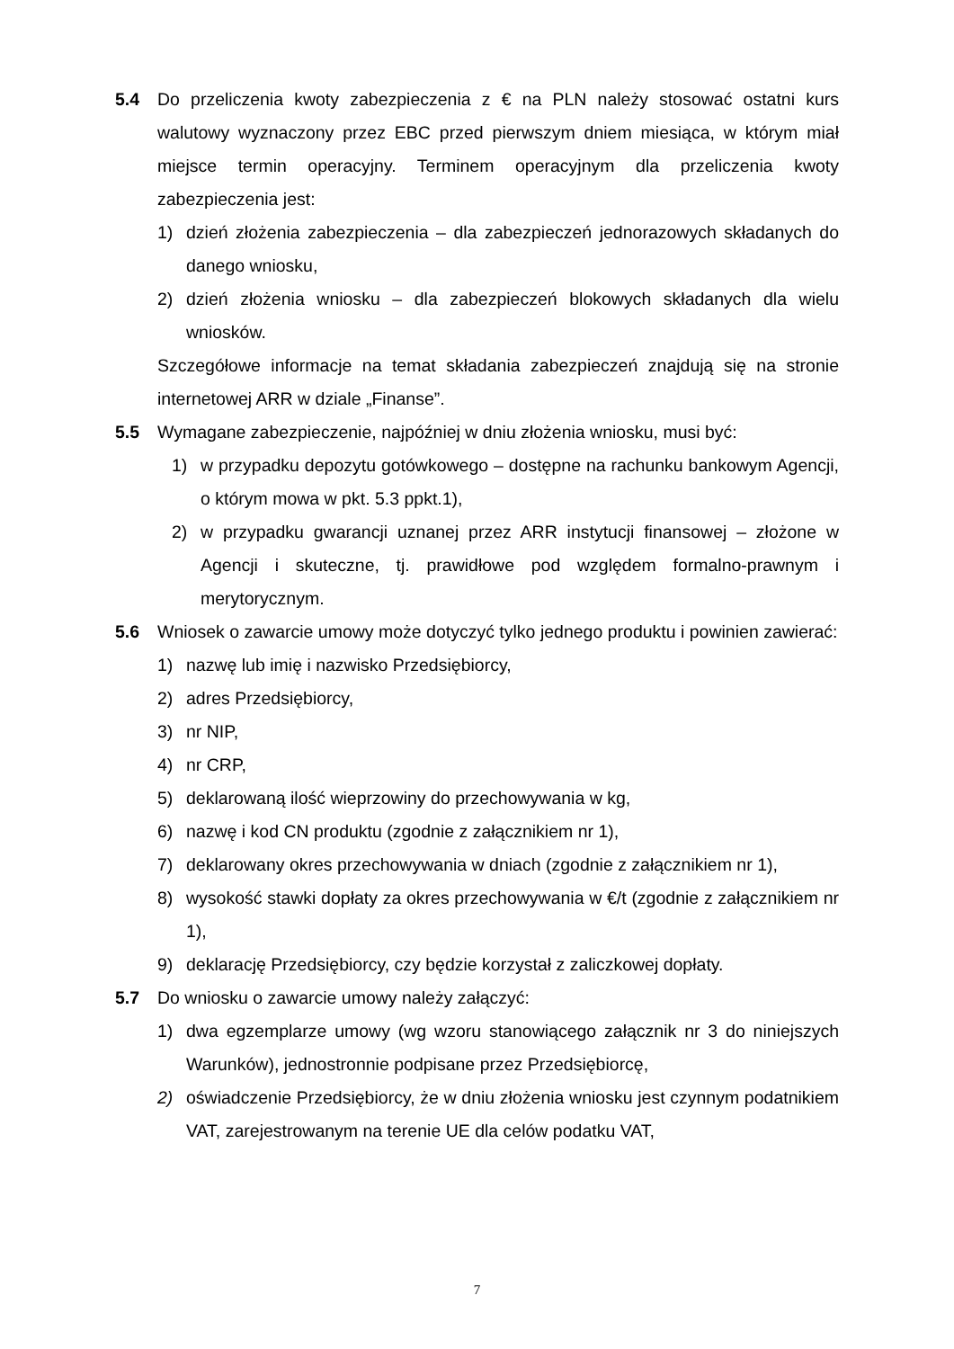5.4 Do przeliczenia kwoty zabezpieczenia z € na PLN należy stosować ostatni kurs walutowy wyznaczony przez EBC przed pierwszym dniem miesiąca, w którym miał miejsce termin operacyjny. Terminem operacyjnym dla przeliczenia kwoty zabezpieczenia jest:
1) dzień złożenia zabezpieczenia – dla zabezpieczeń jednorazowych składanych do danego wniosku,
2) dzień złożenia wniosku – dla zabezpieczeń blokowych składanych dla wielu wniosków.
Szczegółowe informacje na temat składania zabezpieczeń znajdują się na stronie internetowej ARR w dziale „Finanse”.
5.5 Wymagane zabezpieczenie, najpóźniej w dniu złożenia wniosku, musi być:
1) w przypadku depozytu gotówkowego – dostępne na rachunku bankowym Agencji, o którym mowa w pkt. 5.3 ppkt.1),
2) w przypadku gwarancji uznanej przez ARR instytucji finansowej – złożone w Agencji i skuteczne, tj. prawidłowe pod względem formalno-prawnym i merytorycznym.
5.6 Wniosek o zawarcie umowy może dotyczyć tylko jednego produktu i powinien zawierać:
1) nazwę lub imię i nazwisko Przedsiębiorcy,
2) adres Przedsiębiorcy,
3) nr NIP,
4) nr CRP,
5) deklarowaną ilość wieprzowiny do przechowywania w kg,
6) nazwę i kod CN produktu (zgodnie z załącznikiem nr 1),
7) deklarowany okres przechowywania w dniach (zgodnie z załącznikiem nr 1),
8) wysokość stawki dopłaty za okres przechowywania w €/t (zgodnie z załącznikiem nr 1),
9) deklarację Przedsiębiorcy, czy będzie korzystał z zaliczkowej dopłaty.
5.7 Do wniosku o zawarcie umowy należy załączyć:
1) dwa egzemplarze umowy (wg wzoru stanowiącego załącznik nr 3 do niniejszych Warunków), jednostronnie podpisane przez Przedsiębiorcę,
2) oświadczenie Przedsiębiorcy, że w dniu złożenia wniosku jest czynnym podatnikiem VAT, zarejestrowanym na terenie UE dla celów podatku VAT,
7